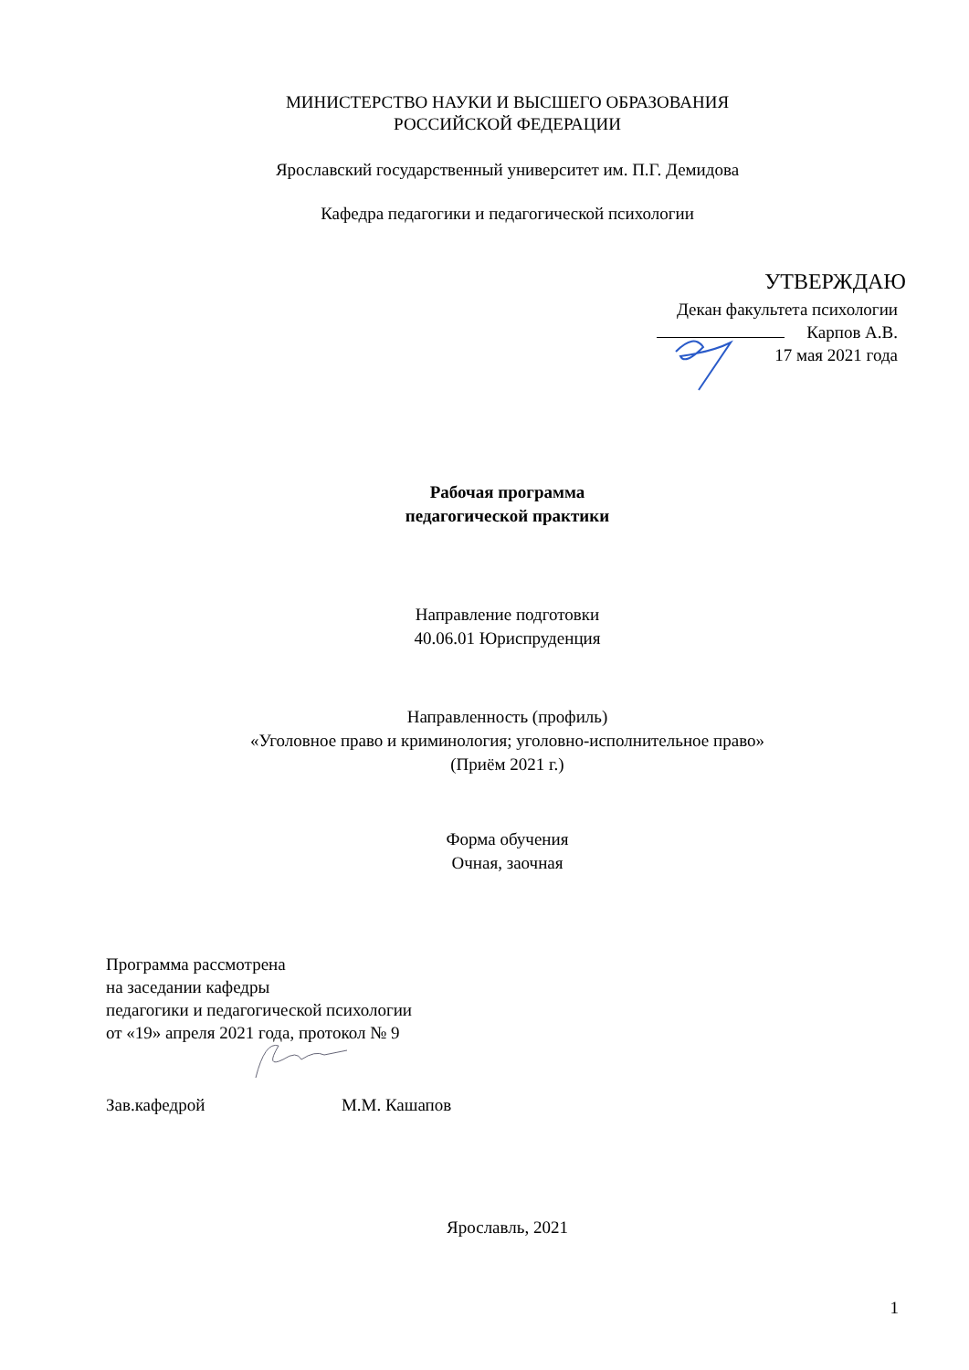МИНИСТЕРСТВО НАУКИ И ВЫСШЕГО ОБРАЗОВАНИЯ
РОССИЙСКОЙ ФЕДЕРАЦИИ
Ярославский государственный университет им. П.Г. Демидова
Кафедра педагогики и педагогической психологии
УТВЕРЖДАЮ
Декан факультета психологии
Карпов А.В.
17 мая 2021 года
Рабочая программа
педагогической практики
Направление подготовки
40.06.01 Юриспруденция
Направленность (профиль)
«Уголовное право и криминология; уголовно-исполнительное право»
(Приём 2021 г.)
Форма обучения
Очная, заочная
Программа рассмотрена
на заседании кафедры
педагогики и педагогической психологии
от «19» апреля 2021 года, протокол № 9
Зав.кафедрой М.М. Кашапов
Ярославль, 2021
1